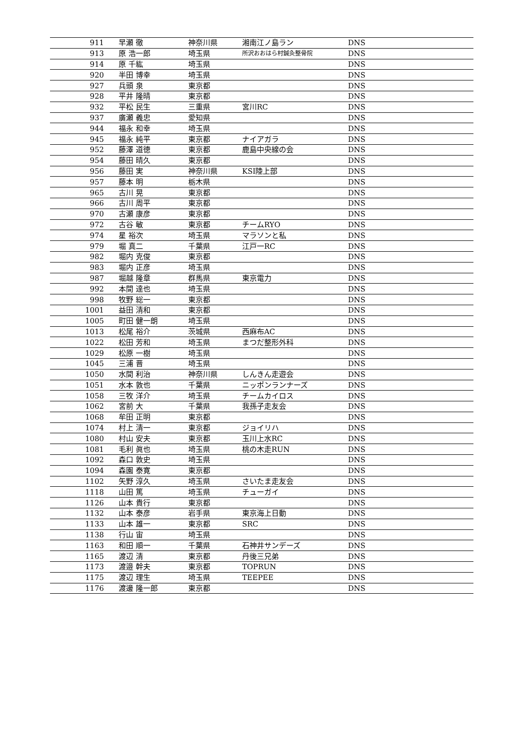| 911 | 早瀬 徹 | 神奈川県 | 湘南江ノ島ラン | DNS |
| 913 | 原 浩一郎 | 埼玉県 | 所沢おおはら村鍼灸整骨院 | DNS |
| 914 | 原 千紘 | 埼玉県 | | DNS |
| 920 | 半田 博幸 | 埼玉県 | | DNS |
| 927 | 兵頭 泉 | 東京都 | | DNS |
| 928 | 平井 隆晴 | 東京都 | | DNS |
| 932 | 平松 民生 | 三重県 | 宮川RC | DNS |
| 937 | 廣瀬 義忠 | 愛知県 | | DNS |
| 944 | 福永 和幸 | 埼玉県 | | DNS |
| 945 | 福永 純平 | 東京都 | ナイアガラ | DNS |
| 952 | 藤澤 道徳 | 東京都 | 鹿島中央線の会 | DNS |
| 954 | 藤田 晴久 | 東京都 | | DNS |
| 956 | 藤田 実 | 神奈川県 | KSI陸上部 | DNS |
| 957 | 藤本 明 | 栃木県 | | DNS |
| 965 | 古川 晃 | 東京都 | | DNS |
| 966 | 古川 周平 | 東京都 | | DNS |
| 970 | 古瀬 康彦 | 東京都 | | DNS |
| 972 | 古谷 敏 | 東京都 | チームRYO | DNS |
| 974 | 星 裕次 | 埼玉県 | マラソンと私 | DNS |
| 979 | 堀 真二 | 千葉県 | 江戸一RC | DNS |
| 982 | 堀内 克俊 | 東京都 | | DNS |
| 983 | 堀内 正彦 | 埼玉県 | | DNS |
| 987 | 堀越 隆章 | 群馬県 | 東京電力 | DNS |
| 992 | 本間 達也 | 埼玉県 | | DNS |
| 998 | 牧野 総一 | 東京都 | | DNS |
| 1001 | 益田 清和 | 東京都 | | DNS |
| 1005 | 町田 健一朗 | 埼玉県 | | DNS |
| 1013 | 松尾 裕介 | 茨城県 | 西麻布AC | DNS |
| 1022 | 松田 芳和 | 埼玉県 | まつだ整形外科 | DNS |
| 1029 | 松原 一樹 | 埼玉県 | | DNS |
| 1045 | 三浦 晋 | 埼玉県 | | DNS |
| 1050 | 水間 利治 | 神奈川県 | しんきん走遊会 | DNS |
| 1051 | 水本 敦也 | 千葉県 | ニッポンランナーズ | DNS |
| 1058 | 三牧 洋介 | 埼玉県 | チームカイロス | DNS |
| 1062 | 宮前 大 | 千葉県 | 我孫子走友会 | DNS |
| 1068 | 牟田 正明 | 東京都 | | DNS |
| 1074 | 村上 清一 | 東京都 | ジョイリハ | DNS |
| 1080 | 村山 安夫 | 東京都 | 玉川上水RC | DNS |
| 1081 | 毛利 眞也 | 埼玉県 | 桃の木走RUN | DNS |
| 1092 | 森口 敦史 | 埼玉県 | | DNS |
| 1094 | 森園 泰寛 | 東京都 | | DNS |
| 1102 | 矢野 淳久 | 埼玉県 | さいたま走友会 | DNS |
| 1118 | 山田 篤 | 埼玉県 | チューガイ | DNS |
| 1126 | 山本 貴行 | 東京都 | | DNS |
| 1132 | 山本 泰彦 | 岩手県 | 東京海上日動 | DNS |
| 1133 | 山本 雄一 | 東京都 | SRC | DNS |
| 1138 | 行山 宙 | 埼玉県 | | DNS |
| 1163 | 和田 順一 | 千葉県 | 石神井サンデーズ | DNS |
| 1165 | 渡辺 清 | 東京都 | 丹後三兄弟 | DNS |
| 1173 | 渡邉 幹夫 | 東京都 | TOPRUN | DNS |
| 1175 | 渡辺 理生 | 埼玉県 | TEEPEE | DNS |
| 1176 | 渡邊 隆一郎 | 東京都 | | DNS |